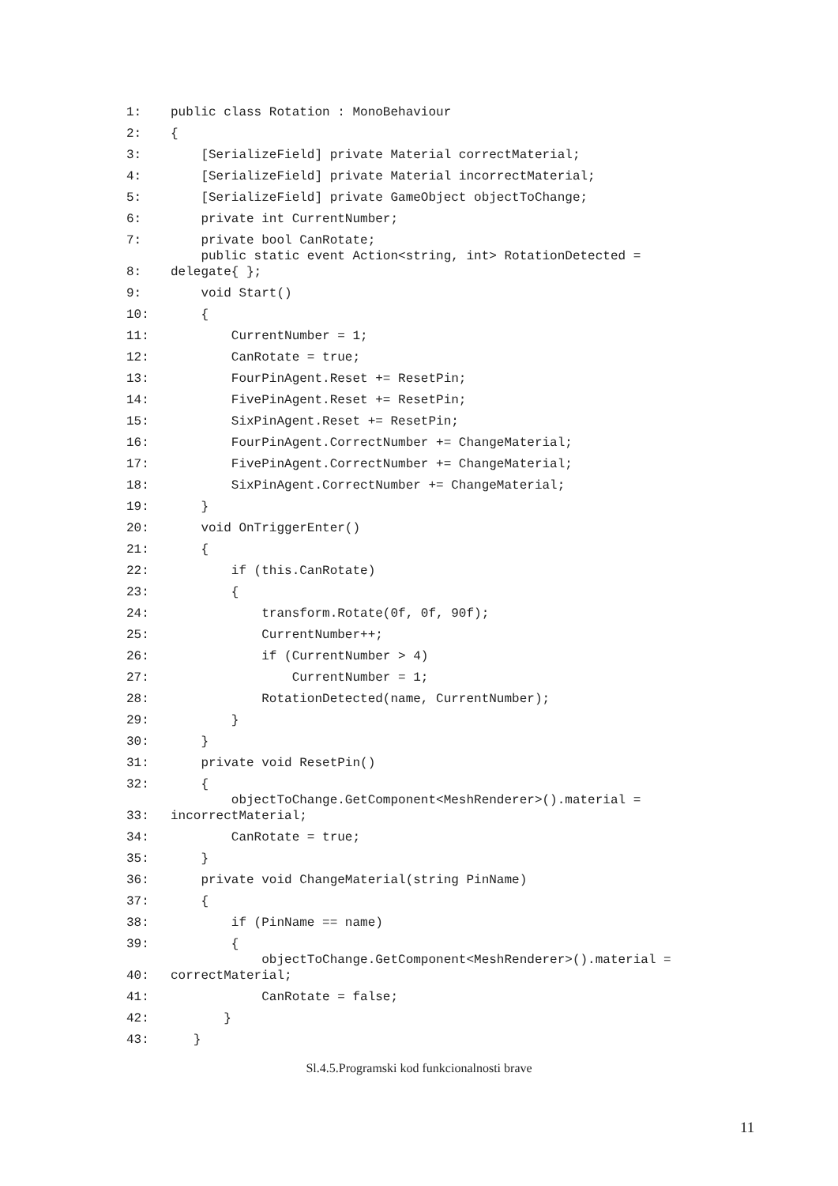1: public class Rotation : MonoBehaviour
2: {
3: [SerializeField] private Material correctMaterial;
4: [SerializeField] private Material incorrectMaterial;
5: [SerializeField] private GameObject objectToChange;
6: private int CurrentNumber;
7: private bool CanRotate;
8: public static event Action<string, int> RotationDetected = delegate{ };
9: void Start()
10: {
11: CurrentNumber = 1;
12: CanRotate = true;
13: FourPinAgent.Reset += ResetPin;
14: FivePinAgent.Reset += ResetPin;
15: SixPinAgent.Reset += ResetPin;
16: FourPinAgent.CorrectNumber += ChangeMaterial;
17: FivePinAgent.CorrectNumber += ChangeMaterial;
18: SixPinAgent.CorrectNumber += ChangeMaterial;
19: }
20: void OnTriggerEnter()
21: {
22: if (this.CanRotate)
23: {
24: transform.Rotate(0f, 0f, 90f);
25: CurrentNumber++;
26: if (CurrentNumber > 4)
27: CurrentNumber = 1;
28: RotationDetected(name, CurrentNumber);
29: }
30: }
31: private void ResetPin()
32: {
33: objectToChange.GetComponent<MeshRenderer>().material = incorrectMaterial;
34: CanRotate = true;
35: }
36: private void ChangeMaterial(string PinName)
37: {
38: if (PinName == name)
39: {
40: objectToChange.GetComponent<MeshRenderer>().material = correctMaterial;
41: CanRotate = false;
42: }
43: }
Sl.4.5.Programski kod funkcionalnosti brave
11